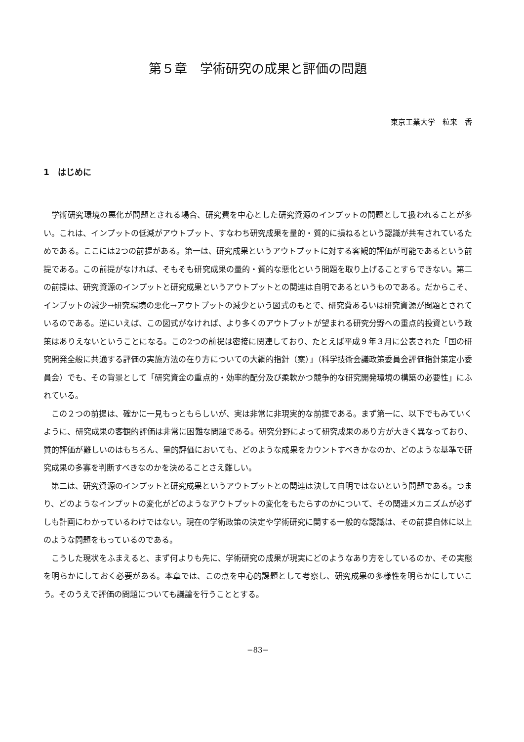第５章　学術研究の成果と評価の問題
東京工業大学　粒来　香
1　はじめに
学術研究環境の悪化が問題とされる場合、研究費を中心とした研究資源のインプットの問題として扱われることが多い。これは、インプットの低減がアウトプット、すなわち研究成果を量的・質的に損ねるという認識が共有されているためである。ここには2つの前提がある。第一は、研究成果というアウトプットに対する客観的評価が可能であるという前提である。この前提がなければ、そもそも研究成果の量的・質的な悪化という問題を取り上げることすらできない。第二の前提は、研究資源のインプットと研究成果というアウトプットとの関連は自明であるというものである。だからこそ、インプットの減少→研究環境の悪化→アウトプットの減少という図式のもとで、研究費あるいは研究資源が問題とされているのである。逆にいえば、この図式がなければ、より多くのアウトプットが望まれる研究分野への重点的投資という政策はありえないということになる。この2つの前提は密接に関連しており、たとえば平成９年３月に公表された「国の研究開発全般に共通する評価の実施方法の在り方についての大綱的指針（案）」（科学技術会議政策委員会評価指針策定小委員会）でも、その背景として「研究資金の重点的・効率的配分及び柔軟かつ競争的な研究開発環境の構築の必要性」にふれている。
この２つの前提は、確かに一見もっともらしいが、実は非常に非現実的な前提である。まず第一に、以下でもみていくように、研究成果の客観的評価は非常に困難な問題である。研究分野によって研究成果のあり方が大きく異なっており、質的評価が難しいのはもちろん、量的評価においても、どのような成果をカウントすべきかなのか、どのような基準で研究成果の多寡を判断すべきなのかを決めることさえ難しい。
第二は、研究資源のインプットと研究成果というアウトプットとの関連は決して自明ではないという問題である。つまり、どのようなインプットの変化がどのようなアウトプットの変化をもたらすのかについて、その関連メカニズムが必ずしも計画にわかっているわけではない。現在の学術政策の決定や学術研究に関する一般的な認識は、その前提自体に以上のような問題をもっているのである。
こうした現状をふまえると、まず何よりも先に、学術研究の成果が現実にどのようなあり方をしているのか、その実態を明らかにしておく必要がある。本章では、この点を中心的課題として考察し、研究成果の多様性を明らかにしていこう。そのうえで評価の問題についても議論を行うこととする。
−83−